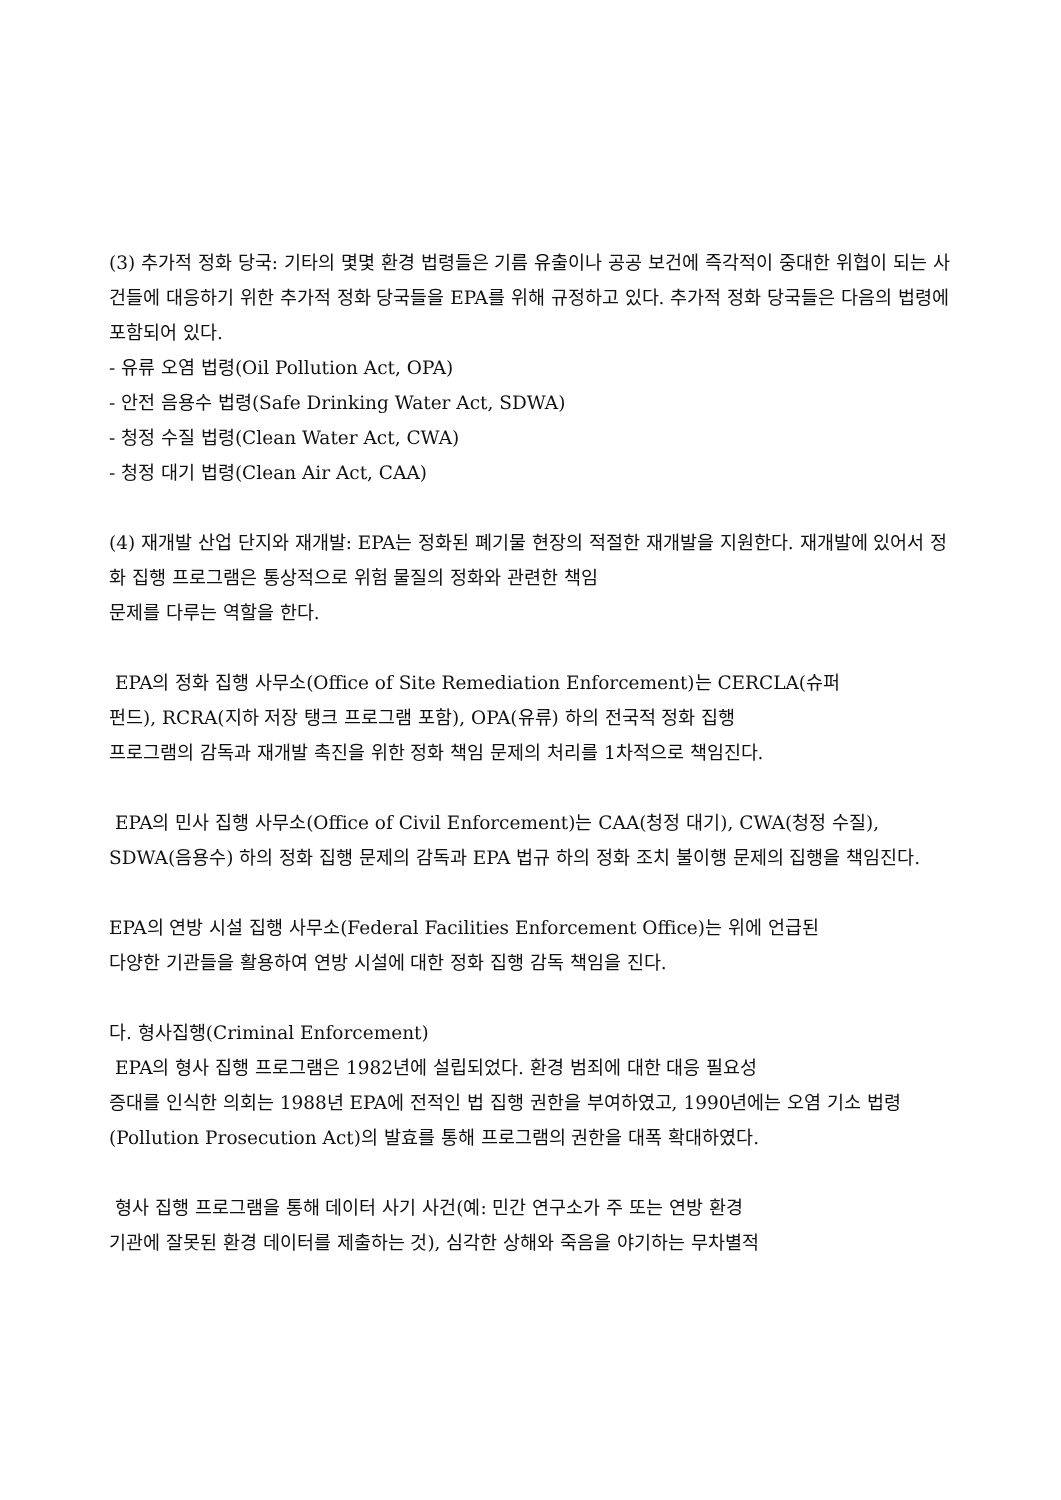(3) 추가적 정화 당국: 기타의 몇몇 환경 법령들은 기름 유출이나 공공 보건에 즉각적이 중대한 위협이 되는 사건들에 대응하기 위한 추가적 정화 당국들을 EPA를 위해 규정하고 있다. 추가적 정화 당국들은 다음의 법령에 포함되어 있다.
- 유류 오염 법령(Oil Pollution Act, OPA)
- 안전 음용수 법령(Safe Drinking Water Act, SDWA)
- 청정 수질 법령(Clean Water Act, CWA)
- 청정 대기 법령(Clean Air Act, CAA)
(4) 재개발 산업 단지와 재개발: EPA는 정화된 폐기물 현장의 적절한 재개발을 지원한다. 재개발에 있어서 정화 집행 프로그램은 통상적으로 위험 물질의 정화와 관련한 책임
문제를 다루는 역할을 한다.
EPA의 정화 집행 사무소(Office of Site Remediation Enforcement)는 CERCLA(슈퍼
펀드), RCRA(지하 저장 탱크 프로그램 포함), OPA(유류) 하의 전국적 정화 집행
프로그램의 감독과 재개발 촉진을 위한 정화 책임 문제의 처리를 1차적으로 책임진다.
EPA의 민사 집행 사무소(Office of Civil Enforcement)는 CAA(청정 대기), CWA(청정 수질), SDWA(음용수) 하의 정화 집행 문제의 감독과 EPA 법규 하의 정화 조치 불이행 문제의 집행을 책임진다.
EPA의 연방 시설 집행 사무소(Federal Facilities Enforcement Office)는 위에 언급된
다양한 기관들을 활용하여 연방 시설에 대한 정화 집행 감독 책임을 진다.
다. 형사집행(Criminal Enforcement)
EPA의 형사 집행 프로그램은 1982년에 설립되었다. 환경 범죄에 대한 대응 필요성
증대를 인식한 의회는 1988년 EPA에 전적인 법 집행 권한을 부여하였고, 1990년에는 오염 기소 법령(Pollution Prosecution Act)의 발효를 통해 프로그램의 권한을 대폭 확대하였다.
형사 집행 프로그램을 통해 데이터 사기 사건(예: 민간 연구소가 주 또는 연방 환경
기관에 잘못된 환경 데이터를 제출하는 것), 심각한 상해와 죽음을 야기하는 무차별적